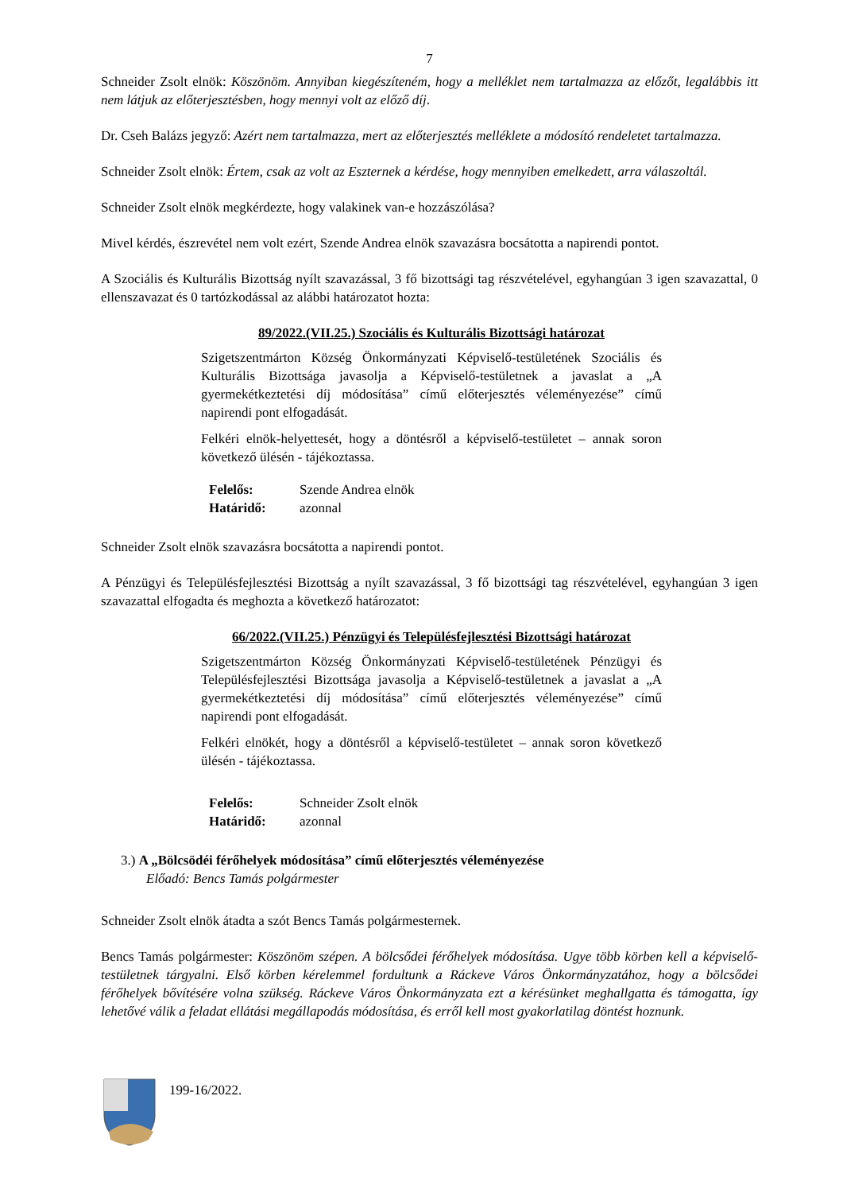7
Schneider Zsolt elnök: Köszönöm. Annyiban kiegészíteném, hogy a melléklet nem tartalmazza az előzőt, legalábbis itt nem látjuk az előterjesztésben, hogy mennyi volt az előző díj.
Dr. Cseh Balázs jegyző: Azért nem tartalmazza, mert az előterjesztés melléklete a módosító rendeletet tartalmazza.
Schneider Zsolt elnök: Értem, csak az volt az Eszternek a kérdése, hogy mennyiben emelkedett, arra válaszoltál.
Schneider Zsolt elnök megkérdezte, hogy valakinek van-e hozzászólása?
Mivel kérdés, észrevétel nem volt ezért, Szende Andrea elnök szavazásra bocsátotta a napirendi pontot.
A Szociális és Kulturális Bizottság nyílt szavazással, 3 fő bizottsági tag részvételével, egyhangúan 3 igen szavazattal, 0 ellenszavazat és 0 tartózkodással az alábbi határozatot hozta:
89/2022.(VII.25.) Szociális és Kulturális Bizottsági határozat
Szigetszentmárton Község Önkormányzati Képviselő-testületének Szociális és Kulturális Bizottsága javasolja a Képviselő-testületnek a javaslat a „A gyermekétkeztetési díj módosítása” című előterjesztés véleményezése” című napirendi pont elfogadását.
Felkéri elnök-helyettesét, hogy a döntésről a képviselő-testületet – annak soron következő ülésén - tájékoztassa.
| Felelős: | Szende Andrea elnök |
| Határidő: | azonnal |
Schneider Zsolt elnök szavazásra bocsátotta a napirendi pontot.
A Pénzügyi és Településfejlesztési Bizottság a nyílt szavazással, 3 fő bizottsági tag részvételével, egyhangúan 3 igen szavazattal elfogadta és meghozta a következő határozatot:
66/2022.(VII.25.) Pénzügyi és Településfejlesztési Bizottsági határozat
Szigetszentmárton Község Önkormányzati Képviselő-testületének Pénzügyi és Településfejlesztési Bizottsága javasolja a Képviselő-testületnek a javaslat a „A gyermekétkeztetési díj módosítása” című előterjesztés véleményezése” című napirendi pont elfogadását.
Felkéri elnökét, hogy a döntésről a képviselő-testületet – annak soron következő ülésén - tájékoztassa.
| Felelős: | Schneider Zsolt elnök |
| Határidő: | azonnal |
3.) A „Bölcsödéi férőhelyek módosítása” című előterjesztés véleményezése
Előadó: Bencs Tamás polgármester
Schneider Zsolt elnök átadta a szót Bencs Tamás polgármesternek.
Bencs Tamás polgármester: Köszönöm szépen. A bölcsődei férőhelyek módosítása. Ugye több körben kell a képviselő-testületnek tárgyalni. Első körben kérelemmel fordultunk a Ráckeve Város Önkormányzatához, hogy a bölcsődei férőhelyek bővítésére volna szükség. Ráckeve Város Önkormányzata ezt a kérésünket meghallgatta és támogatta, így lehetővé válik a feladat ellátási megállapodás módosítása, és erről kell most gyakorlatilag döntést hoznunk.
199-16/2022.